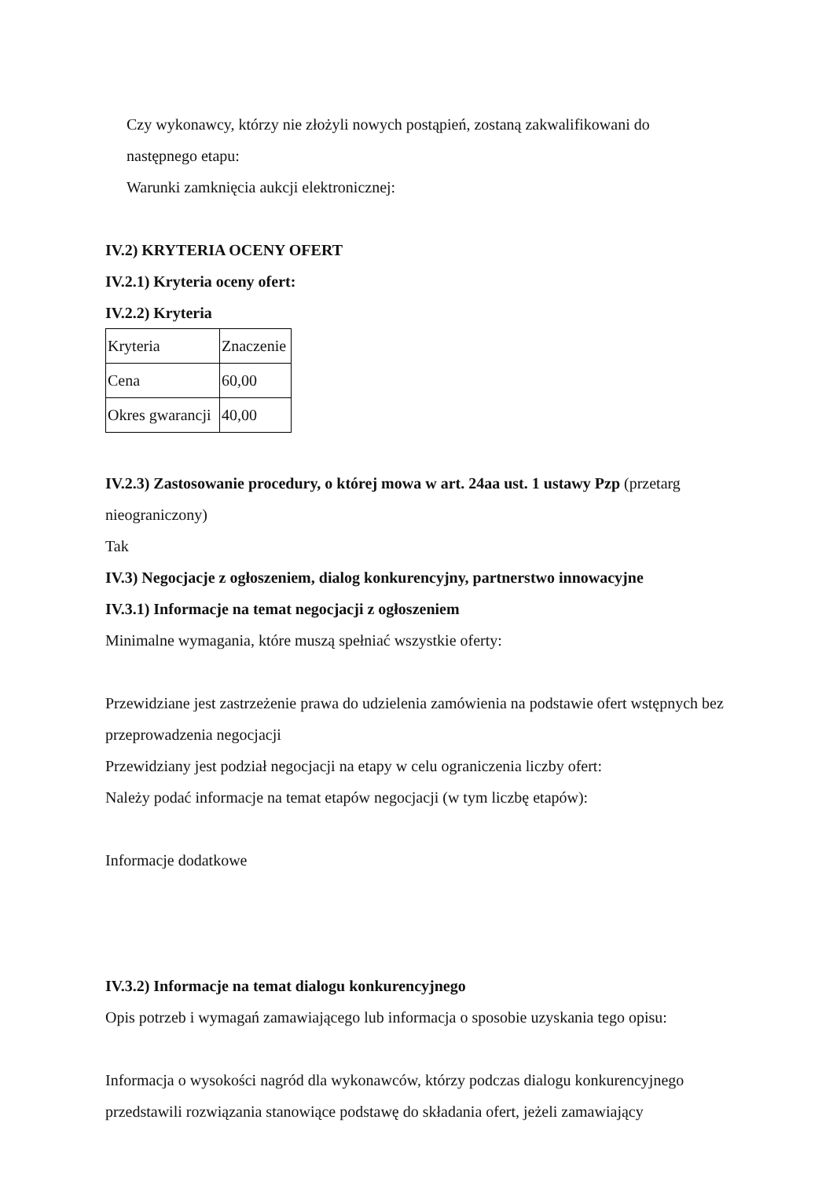Czy wykonawcy, którzy nie złożyli nowych postąpień, zostaną zakwalifikowani do
następnego etapu:
Warunki zamknięcia aukcji elektronicznej:
IV.2) KRYTERIA OCENY OFERT
IV.2.1) Kryteria oceny ofert:
IV.2.2) Kryteria
| Kryteria | Znaczenie |
| Cena | 60,00 |
| Okres gwarancji | 40,00 |
IV.2.3) Zastosowanie procedury, o której mowa w art. 24aa ust. 1 ustawy Pzp (przetarg nieograniczony)
Tak
IV.3) Negocjacje z ogłoszeniem, dialog konkurencyjny, partnerstwo innowacyjne
IV.3.1) Informacje na temat negocjacji z ogłoszeniem
Minimalne wymagania, które muszą spełniać wszystkie oferty:
Przewidziane jest zastrzeżenie prawa do udzielenia zamówienia na podstawie ofert wstępnych bez przeprowadzenia negocjacji
Przewidziany jest podział negocjacji na etapy w celu ograniczenia liczby ofert:
Należy podać informacje na temat etapów negocjacji (w tym liczbę etapów):
Informacje dodatkowe
IV.3.2) Informacje na temat dialogu konkurencyjnego
Opis potrzeb i wymagań zamawiającego lub informacja o sposobie uzyskania tego opisu:
Informacja o wysokości nagród dla wykonawców, którzy podczas dialogu konkurencyjnego przedstawili rozwiązania stanowiące podstawę do składania ofert, jeżeli zamawiający